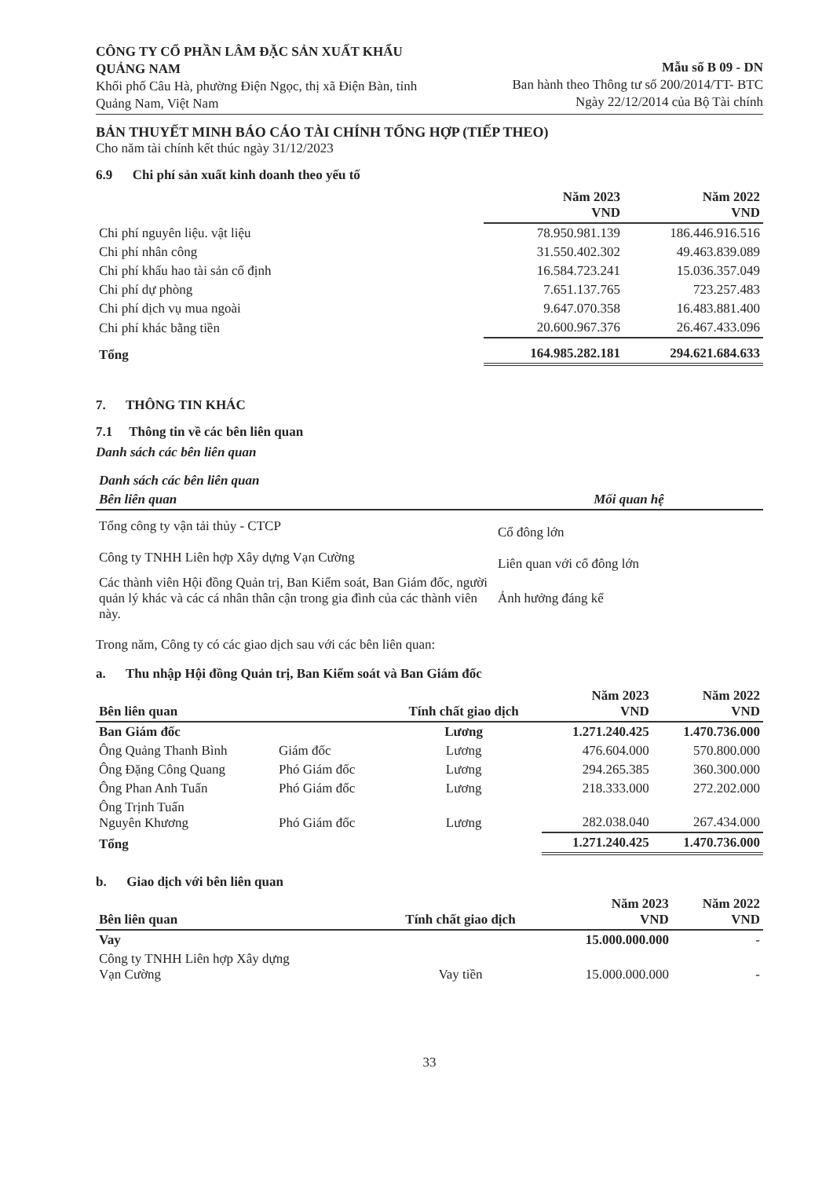CÔNG TY CỔ PHẦN LÂM ĐẶC SẢN XUẤT KHẨU QUẢNG NAM
Khối phố Câu Hà, phường Điện Ngọc, thị xã Điện Bàn, tỉnh Quảng Nam, Việt Nam
Mẫu số B 09 - DN
Ban hành theo Thông tư số 200/2014/TT- BTC
Ngày 22/12/2014 của Bộ Tài chính
BẢN THUYẾT MINH BÁO CÁO TÀI CHÍNH TỔNG HỢP (TIẾP THEO)
Cho năm tài chính kết thúc ngày 31/12/2023
6.9 Chi phí sản xuất kinh doanh theo yếu tố
| | Năm 2023 VND | Năm 2022 VND |
| --- | --- | --- |
| Chi phí nguyên liệu. vật liệu | 78.950.981.139 | 186.446.916.516 |
| Chi phí nhân công | 31.550.402.302 | 49.463.839.089 |
| Chi phí khấu hao tài sản cố định | 16.584.723.241 | 15.036.357.049 |
| Chi phí dự phòng | 7.651.137.765 | 723.257.483 |
| Chi phí dịch vụ mua ngoài | 9.647.070.358 | 16.483.881.400 |
| Chi phí khác bằng tiền | 20.600.967.376 | 26.467.433.096 |
| Tổng | 164.985.282.181 | 294.621.684.633 |
7. THÔNG TIN KHÁC
7.1 Thông tin về các bên liên quan
Danh sách các bên liên quan
| Danh sách các bên liên quan | |
| Bên liên quan | Mối quan hệ |
| Tổng công ty vận tải thủy - CTCP | Cổ đông lớn |
| Công ty TNHH Liên hợp Xây dựng Vạn Cường | Liên quan với cổ đông lớn |
| Các thành viên Hội đồng Quản trị, Ban Kiểm soát, Ban Giám đốc, người quản lý khác và các cá nhân thân cận trong gia đình của các thành viên này. | Ảnh hưởng đáng kể |
Trong năm, Công ty có các giao dịch sau với các bên liên quan:
a. Thu nhập Hội đồng Quản trị, Ban Kiểm soát và Ban Giám đốc
| Bên liên quan | | Tính chất giao dịch | Năm 2023 VND | Năm 2022 VND |
| --- | --- | --- | --- | --- |
| Ban Giám đốc | | Lương | 1.271.240.425 | 1.470.736.000 |
| Ông Quảng Thanh Bình | Giám đốc | Lương | 476.604.000 | 570.800.000 |
| Ông Đặng Công Quang | Phó Giám đốc | Lương | 294.265.385 | 360.300.000 |
| Ông Phan Anh Tuấn | Phó Giám đốc | Lương | 218.333.000 | 272.202.000 |
| Ông Trịnh Tuấn Nguyên Khương | Phó Giám đốc | Lương | 282.038.040 | 267.434.000 |
| Tổng | | | 1.271.240.425 | 1.470.736.000 |
b. Giao dịch với bên liên quan
| Bên liên quan | Tính chất giao dịch | Năm 2023 VND | Năm 2022 VND |
| --- | --- | --- | --- |
| Vay | | 15.000.000.000 | - |
| Công ty TNHH Liên hợp Xây dựng Vạn Cường | Vay tiền | 15.000.000.000 | - |
33